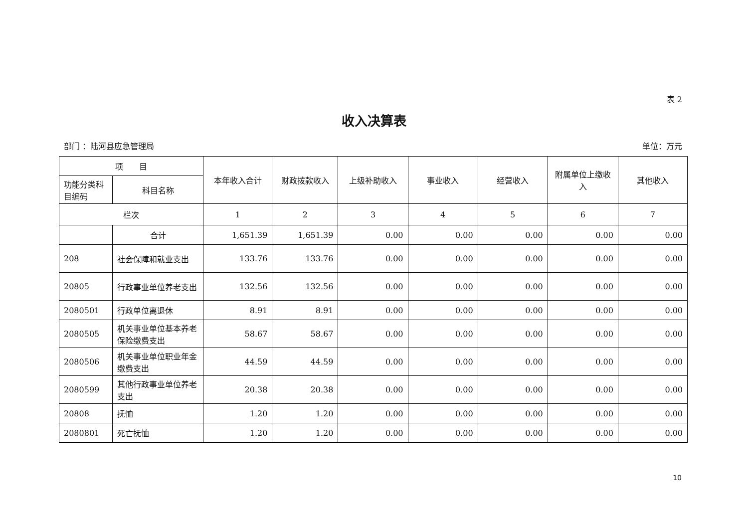表 2
收入决算表
部门 ：陆河县应急管理局 单位：万元
| 项 目 | | 本年收入合计 | 财政拨款收入 | 上级补助收入 | 事业收入 | 经营收入 | 附属单位上缴收入 | 其他收入 |
| --- | --- | --- | --- | --- | --- | --- | --- | --- |
| 功能分类科目编码 | 科目名称 | | | | | | | |
| 栏次 | | 1 | 2 | 3 | 4 | 5 | 6 | 7 |
| | 合计 | 1,651.39 | 1,651.39 | 0.00 | 0.00 | 0.00 | 0.00 | 0.00 |
| 208 | 社会保障和就业支出 | 133.76 | 133.76 | 0.00 | 0.00 | 0.00 | 0.00 | 0.00 |
| 20805 | 行政事业单位养老支出 | 132.56 | 132.56 | 0.00 | 0.00 | 0.00 | 0.00 | 0.00 |
| 2080501 | 行政单位离退休 | 8.91 | 8.91 | 0.00 | 0.00 | 0.00 | 0.00 | 0.00 |
| 2080505 | 机关事业单位基本养老保险缴费支出 | 58.67 | 58.67 | 0.00 | 0.00 | 0.00 | 0.00 | 0.00 |
| 2080506 | 机关事业单位职业年金缴费支出 | 44.59 | 44.59 | 0.00 | 0.00 | 0.00 | 0.00 | 0.00 |
| 2080599 | 其他行政事业单位养老支出 | 20.38 | 20.38 | 0.00 | 0.00 | 0.00 | 0.00 | 0.00 |
| 20808 | 抚恤 | 1.20 | 1.20 | 0.00 | 0.00 | 0.00 | 0.00 | 0.00 |
| 2080801 | 死亡抚恤 | 1.20 | 1.20 | 0.00 | 0.00 | 0.00 | 0.00 | 0.00 |
10